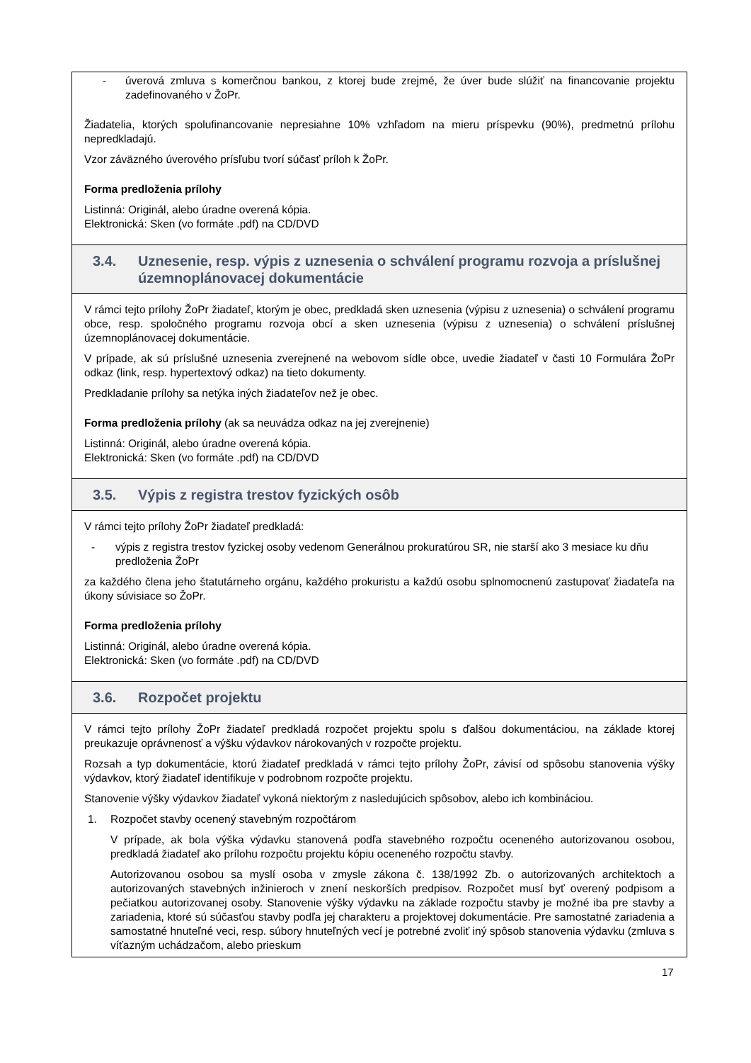- úverová zmluva s komerčnou bankou, z ktorej bude zrejmé, že úver bude slúžiť na financovanie projektu zadefinovaného v ŽoPr.
Žiadatelia, ktorých spolufinancovanie nepresiahne 10% vzhľadom na mieru príspevku (90%), predmetnú prílohu nepredkladajú.
Vzor záväzného úverového prísľubu tvorí súčasť príloh k ŽoPr.
Forma predloženia prílohy
Listinná: Originál, alebo úradne overená kópia.
Elektronická: Sken (vo formáte .pdf) na CD/DVD
3.4. Uznesenie, resp. výpis z uznesenia o schválení programu rozvoja a príslušnej územnoplánovacej dokumentácie
V rámci tejto prílohy ŽoPr žiadateľ, ktorým je obec, predkladá sken uznesenia (výpisu z uznesenia) o schválení programu obce, resp. spoločného programu rozvoja obcí a sken uznesenia (výpisu z uznesenia) o schválení príslušnej územnoplánovacej dokumentácie.
V prípade, ak sú príslušné uznesenia zverejnené na webovom sídle obce, uvedie žiadateľ v časti 10 Formulára ŽoPr odkaz (link, resp. hypertextový odkaz) na tieto dokumenty.
Predkladanie prílohy sa netýka iných žiadateľov než je obec.
Forma predloženia prílohy (ak sa neuvádza odkaz na jej zverejnenie)
Listinná: Originál, alebo úradne overená kópia.
Elektronická: Sken (vo formáte .pdf) na CD/DVD
3.5. Výpis z registra trestov fyzických osôb
V rámci tejto prílohy ŽoPr žiadateľ predkladá:
- výpis z registra trestov fyzickej osoby vedenom Generálnou prokuratúrou SR, nie starší ako 3 mesiace ku dňu predloženia ŽoPr
za každého člena jeho štatutárneho orgánu, každého prokuristu a každú osobu splnomocnenú zastupovať žiadateľa na úkony súvisiace so ŽoPr.
Forma predloženia prílohy
Listinná: Originál, alebo úradne overená kópia.
Elektronická: Sken (vo formáte .pdf) na CD/DVD
3.6. Rozpočet projektu
V rámci tejto prílohy ŽoPr žiadateľ predkladá rozpočet projektu spolu s ďalšou dokumentáciou, na základe ktorej preukazuje oprávnenosť a výšku výdavkov nárokovaných v rozpočte projektu.
Rozsah a typ dokumentácie, ktorú žiadateľ predkladá v rámci tejto prílohy ŽoPr, závisí od spôsobu stanovenia výšky výdavkov, ktorý žiadateľ identifikuje v podrobnom rozpočte projektu.
Stanovenie výšky výdavkov žiadateľ vykoná niektorým z nasledujúcich spôsobov, alebo ich kombináciou.
1. Rozpočet stavby ocenený stavebným rozpočtárom
V prípade, ak bola výška výdavku stanovená podľa stavebného rozpočtu oceneného autorizovanou osobou, predkladá žiadateľ ako prílohu rozpočtu projektu kópiu oceneného rozpočtu stavby.
Autorizovanou osobou sa myslí osoba v zmysle zákona č. 138/1992 Zb. o autorizovaných architektoch a autorizovaných stavebných inžinieroch v znení neskorších predpisov. Rozpočet musí byť overený podpisom a pečiatkou autorizovanej osoby. Stanovenie výšky výdavku na základe rozpočtu stavby je možné iba pre stavby a zariadenia, ktoré sú súčasťou stavby podľa jej charakteru a projektovej dokumentácie. Pre samostatné zariadenia a samostatné hnuteľné veci, resp. súbory hnuteľných vecí je potrebné zvoliť iný spôsob stanovenia výdavku (zmluva s víťazným uchádzačom, alebo prieskum
17